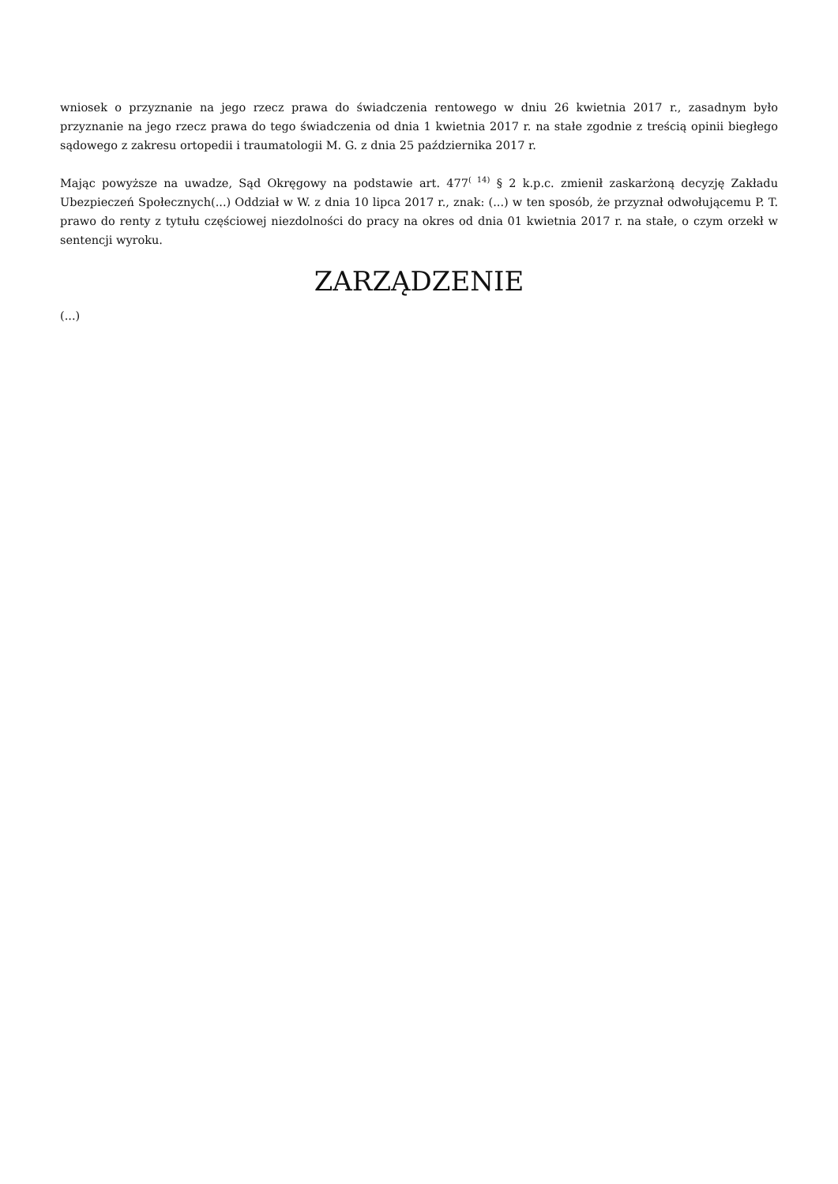wniosek o przyznanie na jego rzecz prawa do świadczenia rentowego w dniu 26 kwietnia 2017 r., zasadnym było przyznanie na jego rzecz prawa do tego świadczenia od dnia 1 kwietnia 2017 r. na stałe zgodnie z treścią opinii biegłego sądowego z zakresu ortopedii i traumatologii M. G. z dnia 25 października 2017 r.
Mając powyższe na uwadze, Sąd Okręgowy na podstawie art. 477<sup>( 14)</sup> § 2 k.p.c. zmienił zaskarżoną decyzję Zakładu Ubezpieczeń Społecznych(...) Oddział w W. z dnia 10 lipca 2017 r., znak: (...) w ten sposób, że przyznał odwołującemu P. T. prawo do renty z tytułu częściowej niezdolności do pracy na okres od dnia 01 kwietnia 2017 r. na stałe, o czym orzekł w sentencji wyroku.
ZARZĄDZENIE
(...)